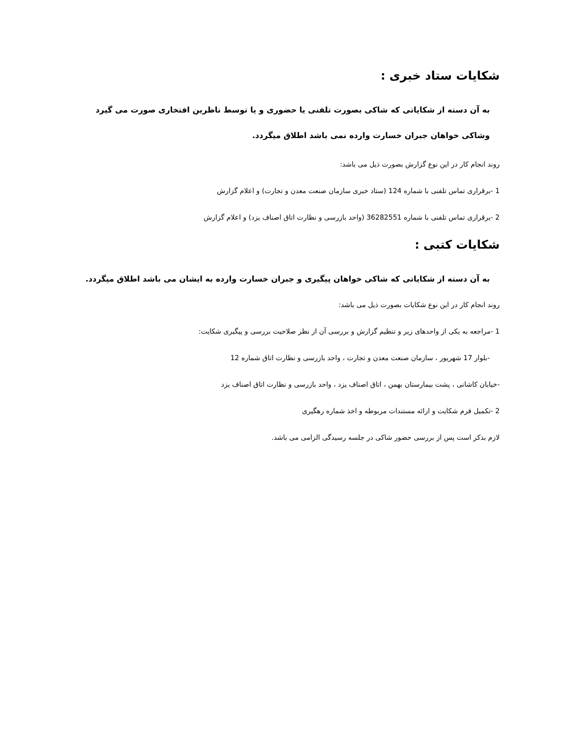شکایات ستاد خبری :
به آن دسته از شکایاتی که شاکی بصورت تلفنی یا حضوری و یا توسط ناظرین افتخاری صورت می گیرد وشاکی خواهان جبران خسارت وارده نمی باشد اطلاق میگردد.
روند انجام کار در این نوع گزارش بصورت ذیل می باشد:
1 -برقراری تماس تلفنی با شماره 124 (ستاد خبری سازمان صنعت معدن و تجارت) و اعلام گزارش
2 -برقراری تماس تلفنی با شماره 36282551 (واحد بازرسی و نظارت اتاق اصناف یزد) و اعلام گزارش
شکایات کتبی :
به آن دسته از شکایاتی که شاکی خواهان پیگیری و جبران خسارت وارده به ایشان می باشد اطلاق میگردد.
روند انجام کار در این نوع شکایات بصورت ذیل می باشد:
1 -مراجعه به یکی از واحدهای زیر و تنظیم گزارش و بررسی آن از نظر صلاحیت بررسی و پیگیری شکایت:
-بلوار 17 شهریور ، سازمان صنعت معدن و تجارت ، واحد بازرسی و نظارت اتاق شماره 12
-خیابان کاشانی ، پشت بیمارستان بهمن ، اتاق اصناف یزد ، واحد بازرسی و نظارت اتاق اصناف یزد
2 -تکمیل فرم شکایت و ارائه مستندات مربوطه و اخذ شماره رهگیری
لازم بذکر است پس از بررسی حضور شاکی در جلسه رسیدگی الزامی می باشد.